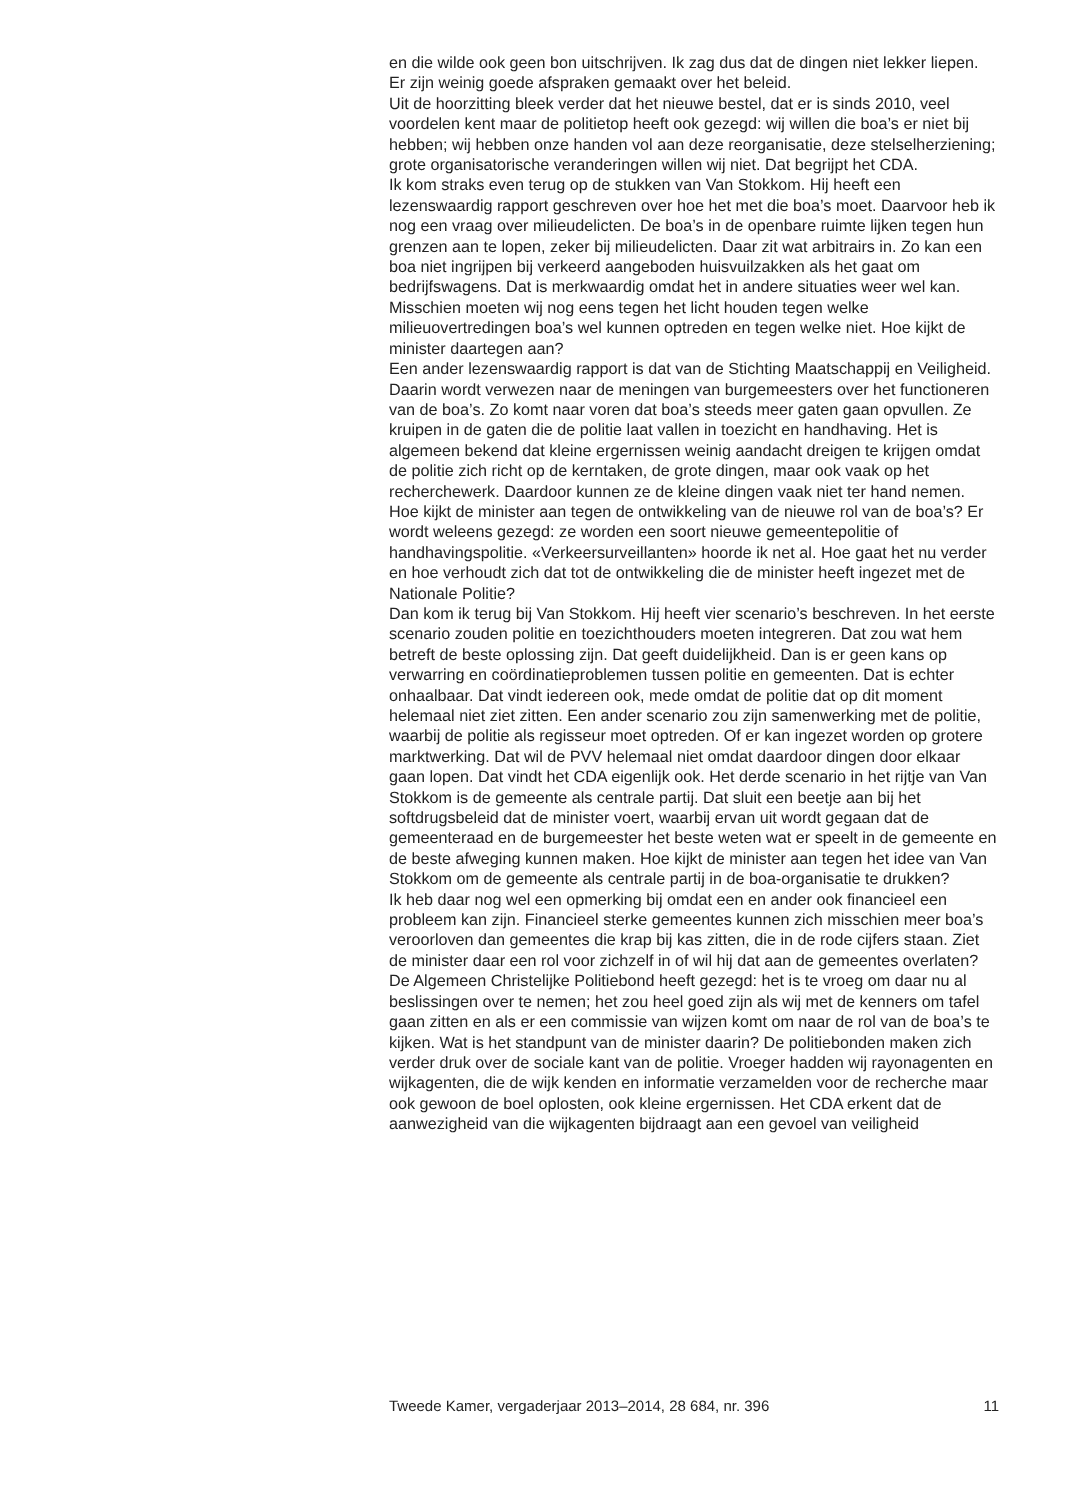en die wilde ook geen bon uitschrijven. Ik zag dus dat de dingen niet lekker liepen. Er zijn weinig goede afspraken gemaakt over het beleid.
Uit de hoorzitting bleek verder dat het nieuwe bestel, dat er is sinds 2010, veel voordelen kent maar de politietop heeft ook gezegd: wij willen die boa’s er niet bij hebben; wij hebben onze handen vol aan deze reorganisatie, deze stelselherziening; grote organisatorische veranderingen willen wij niet. Dat begrijpt het CDA.
Ik kom straks even terug op de stukken van Van Stokkom. Hij heeft een lezenswaardig rapport geschreven over hoe het met die boa’s moet. Daarvoor heb ik nog een vraag over milieudelicten. De boa’s in de openbare ruimte lijken tegen hun grenzen aan te lopen, zeker bij milieudelicten. Daar zit wat arbitrairs in. Zo kan een boa niet ingrijpen bij verkeerd aangeboden huisvuilzakken als het gaat om bedrijfswagens. Dat is merkwaardig omdat het in andere situaties weer wel kan. Misschien moeten wij nog eens tegen het licht houden tegen welke milieuovertredingen boa’s wel kunnen optreden en tegen welke niet. Hoe kijkt de minister daartegen aan?
Een ander lezenswaardig rapport is dat van de Stichting Maatschappij en Veiligheid. Daarin wordt verwezen naar de meningen van burgemeesters over het functioneren van de boa’s. Zo komt naar voren dat boa’s steeds meer gaten gaan opvullen. Ze kruipen in de gaten die de politie laat vallen in toezicht en handhaving. Het is algemeen bekend dat kleine ergernissen weinig aandacht dreigen te krijgen omdat de politie zich richt op de kerntaken, de grote dingen, maar ook vaak op het recherchewerk. Daardoor kunnen ze de kleine dingen vaak niet ter hand nemen. Hoe kijkt de minister aan tegen de ontwikkeling van de nieuwe rol van de boa’s? Er wordt weleens gezegd: ze worden een soort nieuwe gemeentepolitie of handhavingspolitie. «Verkeersurveillanten» hoorde ik net al. Hoe gaat het nu verder en hoe verhoudt zich dat tot de ontwikkeling die de minister heeft ingezet met de Nationale Politie?
Dan kom ik terug bij Van Stokkom. Hij heeft vier scenario’s beschreven. In het eerste scenario zouden politie en toezichthouders moeten integreren. Dat zou wat hem betreft de beste oplossing zijn. Dat geeft duidelijkheid. Dan is er geen kans op verwarring en coördinatieproblemen tussen politie en gemeenten. Dat is echter onhaalbaar. Dat vindt iedereen ook, mede omdat de politie dat op dit moment helemaal niet ziet zitten. Een ander scenario zou zijn samenwerking met de politie, waarbij de politie als regisseur moet optreden. Of er kan ingezet worden op grotere marktwerking. Dat wil de PVV helemaal niet omdat daardoor dingen door elkaar gaan lopen. Dat vindt het CDA eigenlijk ook. Het derde scenario in het rijtje van Van Stokkom is de gemeente als centrale partij. Dat sluit een beetje aan bij het softdrugsbeleid dat de minister voert, waarbij ervan uit wordt gegaan dat de gemeenteraad en de burgemeester het beste weten wat er speelt in de gemeente en de beste afweging kunnen maken. Hoe kijkt de minister aan tegen het idee van Van Stokkom om de gemeente als centrale partij in de boa-organisatie te drukken?
Ik heb daar nog wel een opmerking bij omdat een en ander ook financieel een probleem kan zijn. Financieel sterke gemeentes kunnen zich misschien meer boa’s veroorloven dan gemeentes die krap bij kas zitten, die in de rode cijfers staan. Ziet de minister daar een rol voor zichzelf in of wil hij dat aan de gemeentes overlaten?
De Algemeen Christelijke Politiebond heeft gezegd: het is te vroeg om daar nu al beslissingen over te nemen; het zou heel goed zijn als wij met de kenners om tafel gaan zitten en als er een commissie van wijzen komt om naar de rol van de boa’s te kijken. Wat is het standpunt van de minister daarin? De politiebonden maken zich verder druk over de sociale kant van de politie. Vroeger hadden wij rayonagenten en wijkagenten, die de wijk kenden en informatie verzamelden voor de recherche maar ook gewoon de boel oplosten, ook kleine ergernissen. Het CDA erkent dat de aanwezigheid van die wijkagenten bijdraagt aan een gevoel van veiligheid
Tweede Kamer, vergaderjaar 2013–2014, 28 684, nr. 396 11